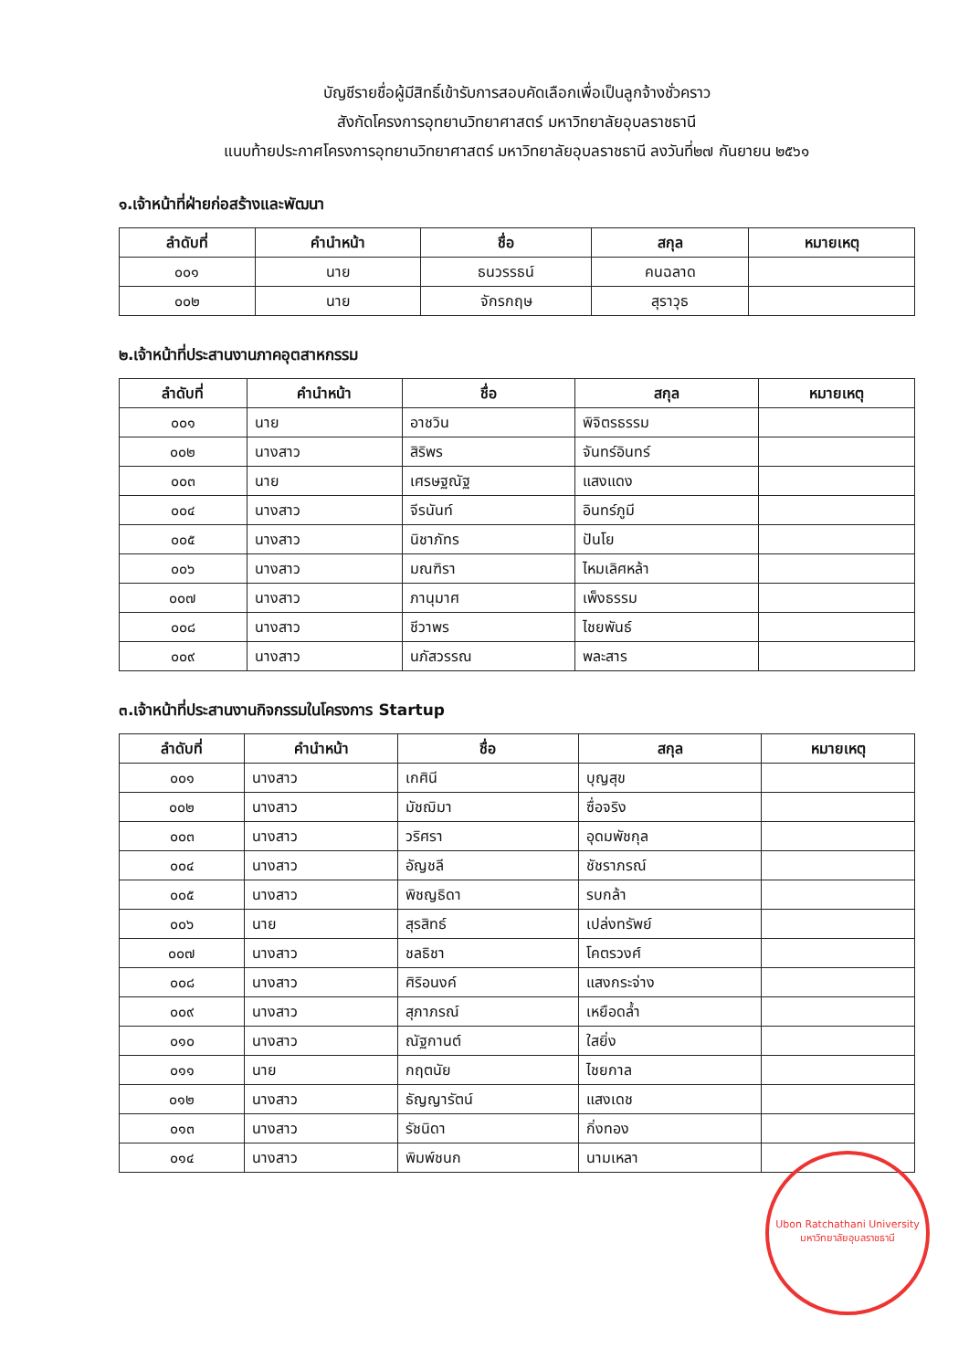บัญชีรายชื่อผู้มีสิทธิ์เข้ารับการสอบคัดเลือกเพื่อเป็นลูกจ้างชั่วคราว
สังกัดโครงการอุทยานวิทยาศาสตร์ มหาวิทยาลัยอุบลราชธานี
แนบท้ายประกาศโครงการอุทยานวิทยาศาสตร์ มหาวิทยาลัยอุบลราชธานี ลงวันที่๒๗ กันยายน ๒๕๖๑
๑.เจ้าหน้าที่ฝ่ายก่อสร้างและพัฒนา
| ลำดับที่ | คำนำหน้า | ชื่อ | สกุล | หมายเหตุ |
| --- | --- | --- | --- | --- |
| ๐๐๑ | นาย | ธนวรรธน์ | คนฉลาด | |
| ๐๐๒ | นาย | จักรกฤษ | สุราวุธ | |
๒.เจ้าหน้าที่ประสานงานภาคอุตสาหกรรม
| ลำดับที่ | คำนำหน้า | ชื่อ | สกุล | หมายเหตุ |
| --- | --- | --- | --- | --- |
| ๐๐๑ | นาย | อาชวิน | พิจิตรธรรม | |
| ๐๐๒ | นางสาว | สิริพร | จันทร์อินทร์ | |
| ๐๐๓ | นาย | เศรษฐณัฐ | แสงแดง | |
| ๐๐๔ | นางสาว | จีรนันท์ | อินทร์ภูมี | |
| ๐๐๕ | นางสาว | นิชาภัทร | ปันโย | |
| ๐๐๖ | นางสาว | มณฑิรา | ไหมเลิศหล้า | |
| ๐๐๗ | นางสาว | ภานุมาศ | เพ็งธรรม | |
| ๐๐๘ | นางสาว | ชีวาพร | ไชยพันธ์ | |
| ๐๐๙ | นางสาว | นภัสวรรณ | พละสาร | |
๓.เจ้าหน้าที่ประสานงานกิจกรรมในโครงการ Startup
| ลำดับที่ | คำนำหน้า | ชื่อ | สกุล | หมายเหตุ |
| --- | --- | --- | --- | --- |
| ๐๐๑ | นางสาว | เกศินี | บุญสุข | |
| ๐๐๒ | นางสาว | มัชฌิมา | ซื่อจริง | |
| ๐๐๓ | นางสาว | วริศรา | อุดมพัชกุล | |
| ๐๐๔ | นางสาว | อัญชลี | ชัชราภรณ์ | |
| ๐๐๕ | นางสาว | พิชญธิดา | รบกล้า | |
| ๐๐๖ | นาย | สุรสิทธ์ | เปล่งทรัพย์ | |
| ๐๐๗ | นางสาว | ชลธิชา | โคตรวงศ์ | |
| ๐๐๘ | นางสาว | ศิริอนงค์ | แสงกระจ่าง | |
| ๐๐๙ | นางสาว | สุภาภรณ์ | เหยือดล้ำ | |
| ๐๑๐ | นางสาว | ณัฐกานต์ | ใสยิ่ง | |
| ๐๑๑ | นาย | กฤตนัย | ไชยกาล | |
| ๐๑๒ | นางสาว | ธัญญารัตน์ | แสงเดช | |
| ๐๑๓ | นางสาว | รัชนิดา | กิ่งทอง | |
| ๐๑๔ | นางสาว | พิมพ์ชนก | นามเหลา | |
Ubon Ratchathani University
มหาวิทยาลัยอุบลราชธานี